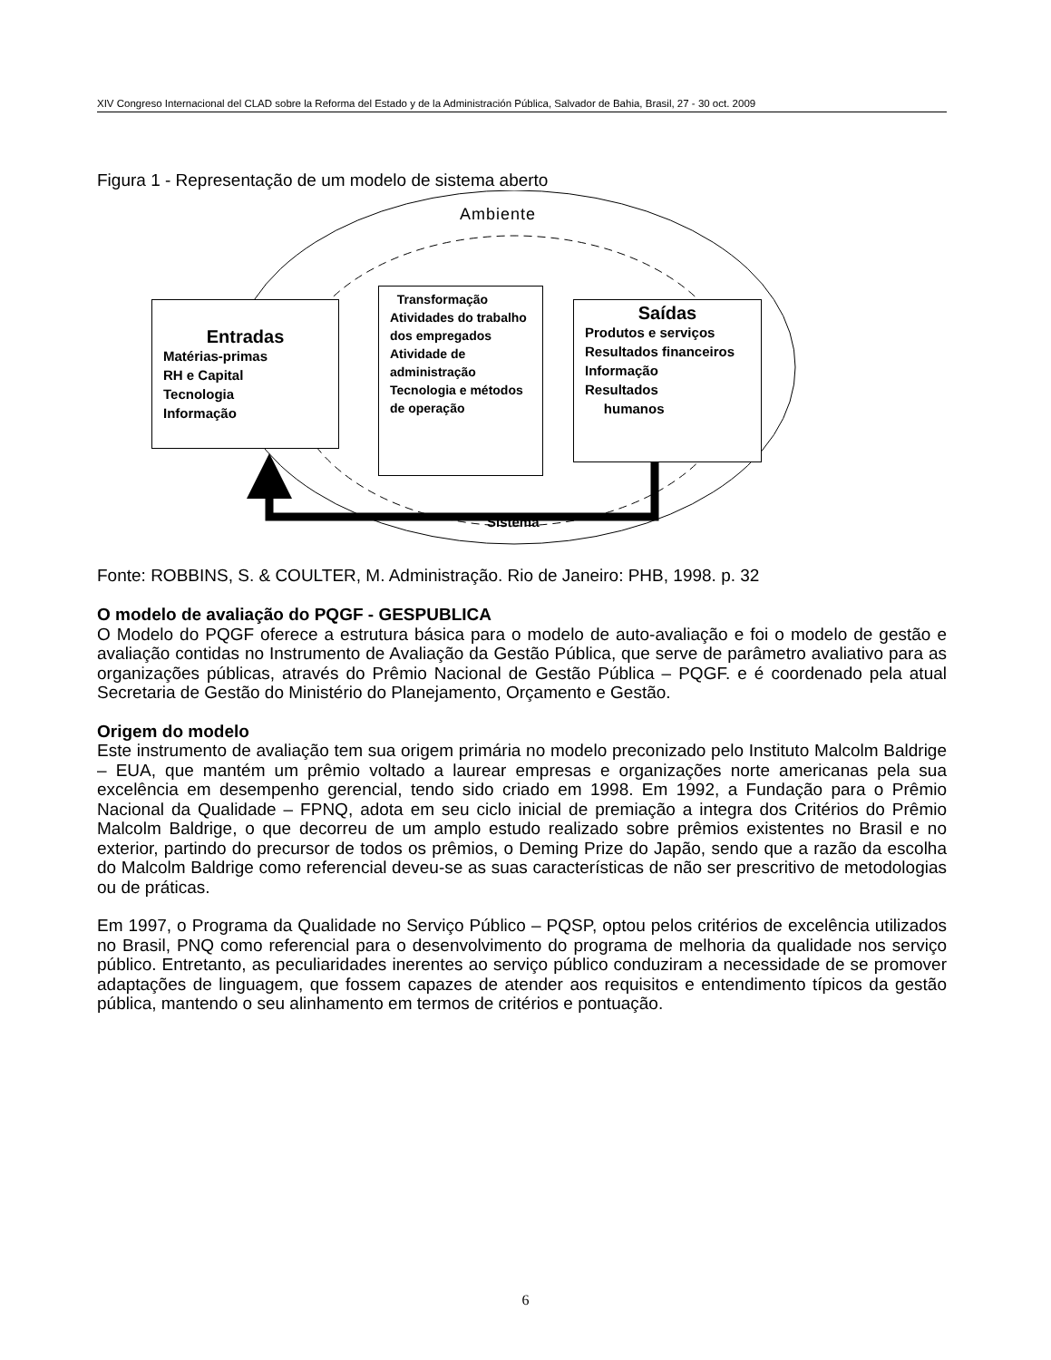XIV Congreso Internacional del CLAD sobre la Reforma del Estado y de la Administración Pública, Salvador de Bahia, Brasil, 27 - 30 oct. 2009
Figura 1 - Representação de um modelo de sistema aberto
Ambiente
Entradas
Matérias-primas
RH e Capital
Tecnologia
Informação
Transformação
Atividades do trabalho dos empregados
Atividade de administração
Tecnologia e métodos de operação
Saídas
Produtos e serviços
Resultados financeiros
Informação
Resultados
humanos
Sistema
Fonte: ROBBINS, S. & COULTER, M. Administração. Rio de Janeiro: PHB, 1998. p. 32
O modelo de avaliação do PQGF - GESPUBLICA
O Modelo do PQGF oferece a estrutura básica para o modelo de auto-avaliação e foi o modelo de gestão e avaliação contidas no Instrumento de Avaliação da Gestão Pública, que serve de parâmetro avaliativo para as organizações públicas, através do Prêmio Nacional de Gestão Pública – PQGF. e é coordenado pela atual Secretaria de Gestão do Ministério do Planejamento, Orçamento e Gestão.
Origem do modelo
Este instrumento de avaliação tem sua origem primária no modelo preconizado pelo Instituto Malcolm Baldrige – EUA, que mantém um prêmio voltado a laurear empresas e organizações norte americanas pela sua excelência em desempenho gerencial, tendo sido criado em 1998. Em 1992, a Fundação para o Prêmio Nacional da Qualidade – FPNQ, adota em seu ciclo inicial de premiação a integra dos Critérios do Prêmio Malcolm Baldrige, o que decorreu de um amplo estudo realizado sobre prêmios existentes no Brasil e no exterior, partindo do precursor de todos os prêmios, o Deming Prize do Japão, sendo que a razão da escolha do Malcolm Baldrige como referencial deveu-se as suas características de não ser prescritivo de metodologias ou de práticas.
Em 1997, o Programa da Qualidade no Serviço Público – PQSP, optou pelos critérios de excelência utilizados no Brasil, PNQ como referencial para o desenvolvimento do programa de melhoria da qualidade nos serviço público. Entretanto, as peculiaridades inerentes ao serviço público conduziram a necessidade de se promover adaptações de linguagem, que fossem capazes de atender aos requisitos e entendimento típicos da gestão pública, mantendo o seu alinhamento em termos de critérios e pontuação.
6